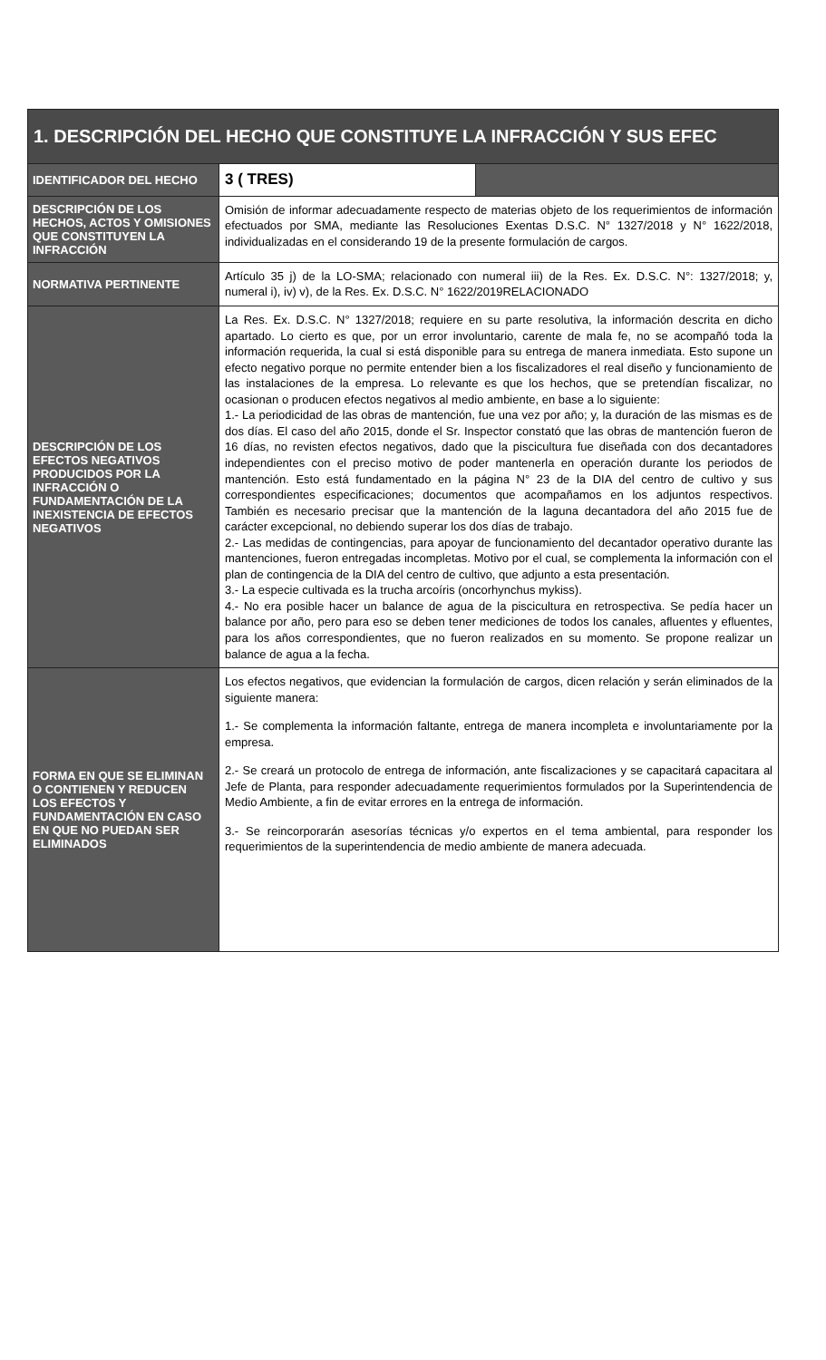| 1. DESCRIPCIÓN DEL HECHO QUE CONSTITUYE LA INFRACCIÓN Y SUS EFEC | | |
| --- | --- | --- |
| IDENTIFICADOR DEL HECHO | 3 ( TRES) | |
| DESCRIPCIÓN DE LOS HECHOS, ACTOS Y OMISIONES QUE CONSTITUYEN LA INFRACCIÓN | Omisión de informar adecuadamente respecto de materias objeto de los requerimientos de información efectuados por SMA, mediante las Resoluciones Exentas D.S.C. N° 1327/2018 y N° 1622/2018, individualizadas en el considerando 19 de la presente formulación de cargos. | |
| NORMATIVA PERTINENTE | Artículo 35 j) de la LO-SMA; relacionado con numeral iii) de la Res. Ex. D.S.C. N°: 1327/2018; y, numeral i), iv) v), de la Res. Ex. D.S.C. N° 1622/2019RELACIONADO | |
| DESCRIPCIÓN DE LOS EFECTOS NEGATIVOS PRODUCIDOS POR LA INFRACCIÓN O FUNDAMENTACIÓN DE LA INEXISTENCIA DE EFECTOS NEGATIVOS | La Res. Ex. D.S.C. N° 1327/2018; requiere en su parte resolutiva, la información descrita en dicho apartado. Lo cierto es que, por un error involuntario, carente de mala fe, no se acompañó toda la información requerida, la cual si está disponible para su entrega de manera inmediata. Esto supone un efecto negativo porque no permite entender bien a los fiscalizadores el real diseño y funcionamiento de las instalaciones de la empresa. Lo relevante es que los hechos, que se pretendían fiscalizar, no ocasionan o producen efectos negativos al medio ambiente, en base a lo siguiente: 1.- La periodicidad de las obras de mantención, fue una vez por año; y, la duración de las mismas es de dos días. El caso del año 2015, donde el Sr. Inspector constató que las obras de mantención fueron de 16 días, no revisten efectos negativos, dado que la piscicultura fue diseñada con dos decantadores independientes con el preciso motivo de poder mantenerla en operación durante los periodos de mantención. Esto está fundamentado en la página N° 23 de la DIA del centro de cultivo y sus correspondientes especificaciones; documentos que acompañamos en los adjuntos respectivos. También es necesario precisar que la mantención de la laguna decantadora del año 2015 fue de carácter excepcional, no debiendo superar los dos días de trabajo. 2.- Las medidas de contingencias, para apoyar de funcionamiento del decantador operativo durante las mantenciones, fueron entregadas incompletas. Motivo por el cual, se complementa la información con el plan de contingencia de la DIA del centro de cultivo, que adjunto a esta presentación. 3.- La especie cultivada es la trucha arcoíris (oncorhynchus mykiss). 4.- No era posible hacer un balance de agua de la piscicultura en retrospectiva. Se pedía hacer un balance por año, pero para eso se deben tener mediciones de todos los canales, afluentes y efluentes, para los años correspondientes, que no fueron realizados en su momento. Se propone realizar un balance de agua a la fecha. | |
| FORMA EN QUE SE ELIMINAN O CONTIENEN Y REDUCEN LOS EFECTOS Y FUNDAMENTACIÓN EN CASO EN QUE NO PUEDAN SER ELIMINADOS | Los efectos negativos, que evidencian la formulación de cargos, dicen relación y serán eliminados de la siguiente manera: 1.- Se complementa la información faltante, entrega de manera incompleta e involuntariamente por la empresa. 2.- Se creará un protocolo de entrega de información, ante fiscalizaciones y se capacitará capacitara al Jefe de Planta, para responder adecuadamente requerimientos formulados por la Superintendencia de Medio Ambiente, a fin de evitar errores en la entrega de información. 3.- Se reincorporarán asesorías técnicas y/o expertos en el tema ambiental, para responder los requerimientos de la superintendencia de medio ambiente de manera adecuada. | |